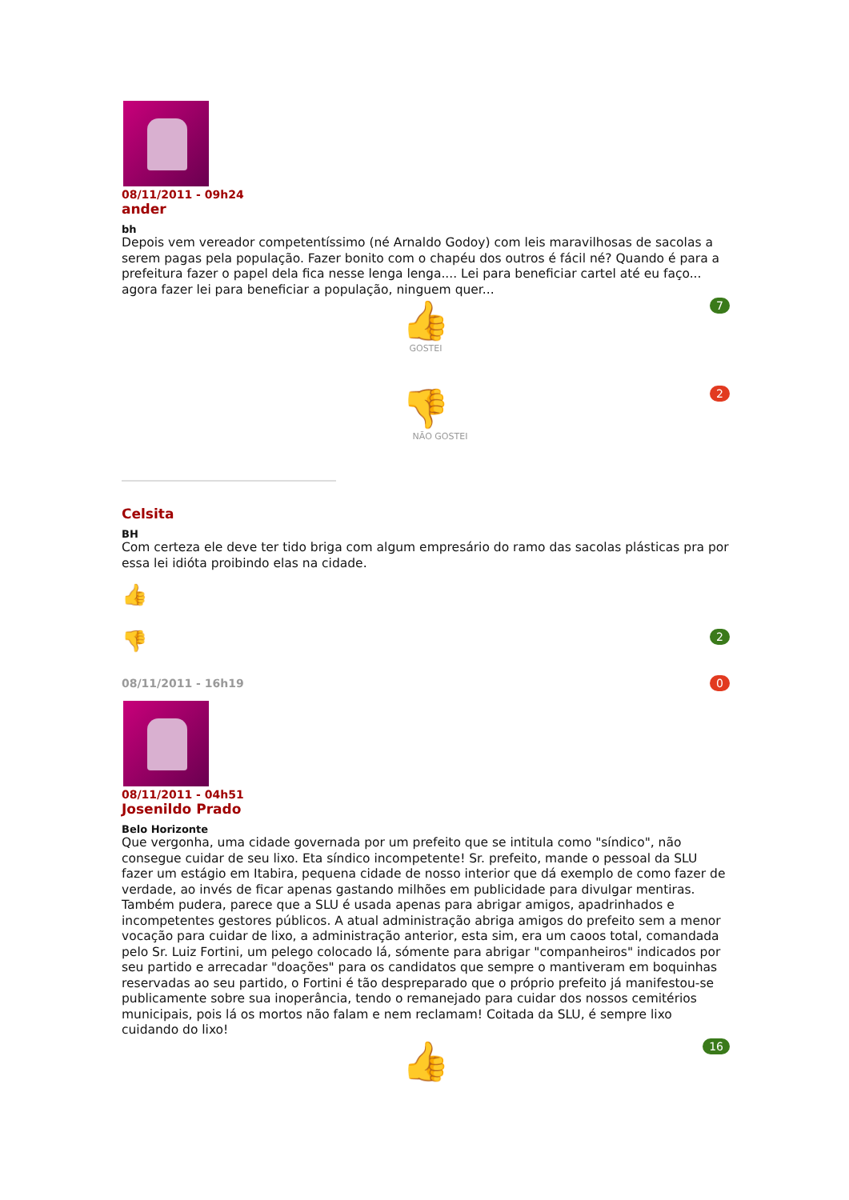08/11/2011 - 09h24
ander
bh
Depois vem vereador competentíssimo (né Arnaldo Godoy) com leis maravilhosas de sacolas a serem pagas pela população. Fazer bonito com o chapéu dos outros é fácil né? Quando é para a prefeitura fazer o papel dela fica nesse lenga lenga.... Lei para beneficiar cartel até eu faço... agora fazer lei para beneficiar a população, ninguem quer...
7
👍
GOSTEI
2
👎
NÃO GOSTEI
Celsita
BH
Com certeza ele deve ter tido briga com algum empresário do ramo das sacolas plásticas pra por essa lei idióta proibindo elas na cidade.
👍
👎 2
08/11/2011 - 16h19 0
08/11/2011 - 04h51
Josenildo Prado
Belo Horizonte
Que vergonha, uma cidade governada por um prefeito que se intitula como "síndico", não consegue cuidar de seu lixo. Eta síndico incompetente! Sr. prefeito, mande o pessoal da SLU fazer um estágio em Itabira, pequena cidade de nosso interior que dá exemplo de como fazer de verdade, ao invés de ficar apenas gastando milhões em publicidade para divulgar mentiras. Também pudera, parece que a SLU é usada apenas para abrigar amigos, apadrinhados e incompetentes gestores públicos. A atual administração abriga amigos do prefeito sem a menor vocação para cuidar de lixo, a administração anterior, esta sim, era um caoos total, comandada pelo Sr. Luiz Fortini, um pelego colocado lá, sómente para abrigar "companheiros" indicados por seu partido e arrecadar "doações" para os candidatos que sempre o mantiveram em boquinhas reservadas ao seu partido, o Fortini é tão despreparado que o próprio prefeito já manifestou-se publicamente sobre sua inoperância, tendo o remanejado para cuidar dos nossos cemitérios municipais, pois lá os mortos não falam e nem reclamam! Coitada da SLU, é sempre lixo cuidando do lixo!
16
👍